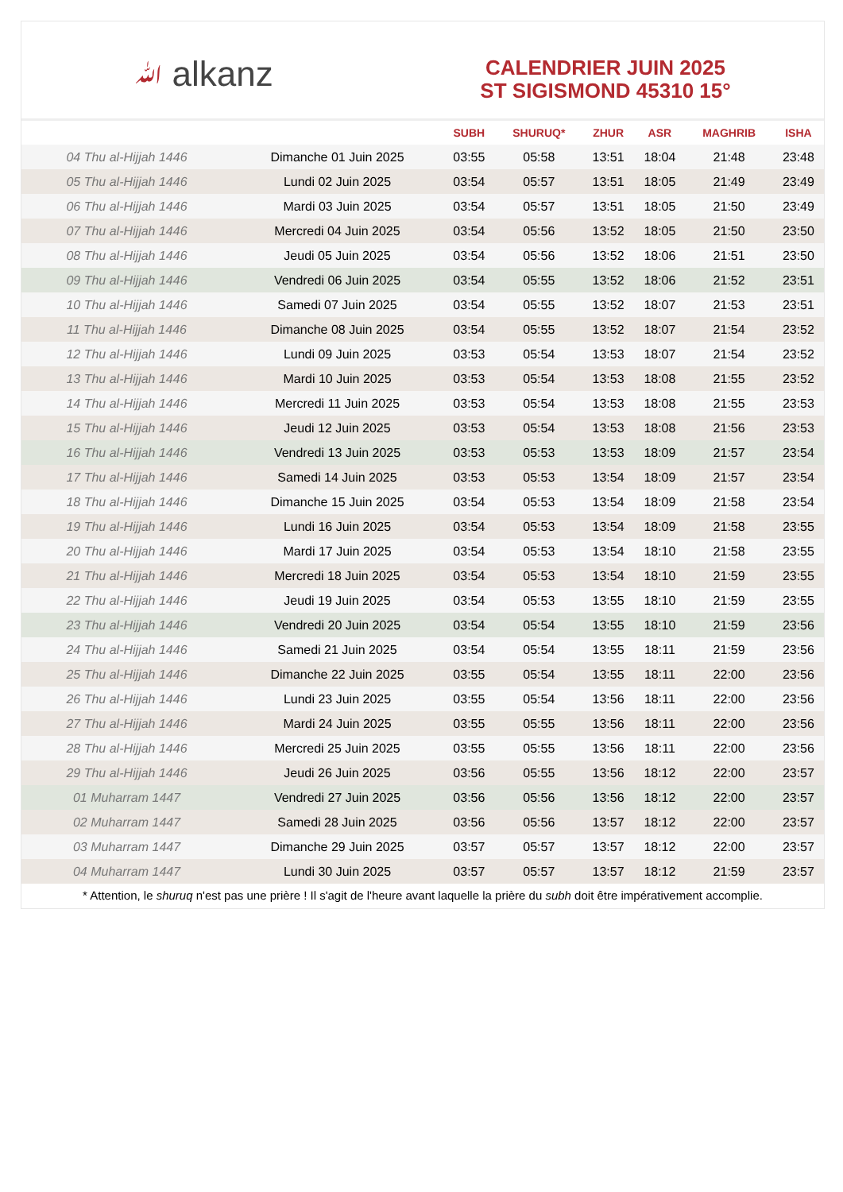ﷲ alkanz
CALENDRIER JUIN 2025
ST SIGISMOND 45310 15°
| | | SUBH | SHURUQ* | ZHUR | ASR | MAGHRIB | ISHA |
| --- | --- | --- | --- | --- | --- | --- | --- |
| 04 Thu al-Hijjah 1446 | Dimanche 01 Juin 2025 | 03:55 | 05:58 | 13:51 | 18:04 | 21:48 | 23:48 |
| 05 Thu al-Hijjah 1446 | Lundi 02 Juin 2025 | 03:54 | 05:57 | 13:51 | 18:05 | 21:49 | 23:49 |
| 06 Thu al-Hijjah 1446 | Mardi 03 Juin 2025 | 03:54 | 05:57 | 13:51 | 18:05 | 21:50 | 23:49 |
| 07 Thu al-Hijjah 1446 | Mercredi 04 Juin 2025 | 03:54 | 05:56 | 13:52 | 18:05 | 21:50 | 23:50 |
| 08 Thu al-Hijjah 1446 | Jeudi 05 Juin 2025 | 03:54 | 05:56 | 13:52 | 18:06 | 21:51 | 23:50 |
| 09 Thu al-Hijjah 1446 | Vendredi 06 Juin 2025 | 03:54 | 05:55 | 13:52 | 18:06 | 21:52 | 23:51 |
| 10 Thu al-Hijjah 1446 | Samedi 07 Juin 2025 | 03:54 | 05:55 | 13:52 | 18:07 | 21:53 | 23:51 |
| 11 Thu al-Hijjah 1446 | Dimanche 08 Juin 2025 | 03:54 | 05:55 | 13:52 | 18:07 | 21:54 | 23:52 |
| 12 Thu al-Hijjah 1446 | Lundi 09 Juin 2025 | 03:53 | 05:54 | 13:53 | 18:07 | 21:54 | 23:52 |
| 13 Thu al-Hijjah 1446 | Mardi 10 Juin 2025 | 03:53 | 05:54 | 13:53 | 18:08 | 21:55 | 23:52 |
| 14 Thu al-Hijjah 1446 | Mercredi 11 Juin 2025 | 03:53 | 05:54 | 13:53 | 18:08 | 21:55 | 23:53 |
| 15 Thu al-Hijjah 1446 | Jeudi 12 Juin 2025 | 03:53 | 05:54 | 13:53 | 18:08 | 21:56 | 23:53 |
| 16 Thu al-Hijjah 1446 | Vendredi 13 Juin 2025 | 03:53 | 05:53 | 13:53 | 18:09 | 21:57 | 23:54 |
| 17 Thu al-Hijjah 1446 | Samedi 14 Juin 2025 | 03:53 | 05:53 | 13:54 | 18:09 | 21:57 | 23:54 |
| 18 Thu al-Hijjah 1446 | Dimanche 15 Juin 2025 | 03:54 | 05:53 | 13:54 | 18:09 | 21:58 | 23:54 |
| 19 Thu al-Hijjah 1446 | Lundi 16 Juin 2025 | 03:54 | 05:53 | 13:54 | 18:09 | 21:58 | 23:55 |
| 20 Thu al-Hijjah 1446 | Mardi 17 Juin 2025 | 03:54 | 05:53 | 13:54 | 18:10 | 21:58 | 23:55 |
| 21 Thu al-Hijjah 1446 | Mercredi 18 Juin 2025 | 03:54 | 05:53 | 13:54 | 18:10 | 21:59 | 23:55 |
| 22 Thu al-Hijjah 1446 | Jeudi 19 Juin 2025 | 03:54 | 05:53 | 13:55 | 18:10 | 21:59 | 23:55 |
| 23 Thu al-Hijjah 1446 | Vendredi 20 Juin 2025 | 03:54 | 05:54 | 13:55 | 18:10 | 21:59 | 23:56 |
| 24 Thu al-Hijjah 1446 | Samedi 21 Juin 2025 | 03:54 | 05:54 | 13:55 | 18:11 | 21:59 | 23:56 |
| 25 Thu al-Hijjah 1446 | Dimanche 22 Juin 2025 | 03:55 | 05:54 | 13:55 | 18:11 | 22:00 | 23:56 |
| 26 Thu al-Hijjah 1446 | Lundi 23 Juin 2025 | 03:55 | 05:54 | 13:56 | 18:11 | 22:00 | 23:56 |
| 27 Thu al-Hijjah 1446 | Mardi 24 Juin 2025 | 03:55 | 05:55 | 13:56 | 18:11 | 22:00 | 23:56 |
| 28 Thu al-Hijjah 1446 | Mercredi 25 Juin 2025 | 03:55 | 05:55 | 13:56 | 18:11 | 22:00 | 23:56 |
| 29 Thu al-Hijjah 1446 | Jeudi 26 Juin 2025 | 03:56 | 05:55 | 13:56 | 18:12 | 22:00 | 23:57 |
| 01 Muharram 1447 | Vendredi 27 Juin 2025 | 03:56 | 05:56 | 13:56 | 18:12 | 22:00 | 23:57 |
| 02 Muharram 1447 | Samedi 28 Juin 2025 | 03:56 | 05:56 | 13:57 | 18:12 | 22:00 | 23:57 |
| 03 Muharram 1447 | Dimanche 29 Juin 2025 | 03:57 | 05:57 | 13:57 | 18:12 | 22:00 | 23:57 |
| 04 Muharram 1447 | Lundi 30 Juin 2025 | 03:57 | 05:57 | 13:57 | 18:12 | 21:59 | 23:57 |
* Attention, le shuruq n'est pas une prière ! Il s'agit de l'heure avant laquelle la prière du subh doit être impérativement accomplie.